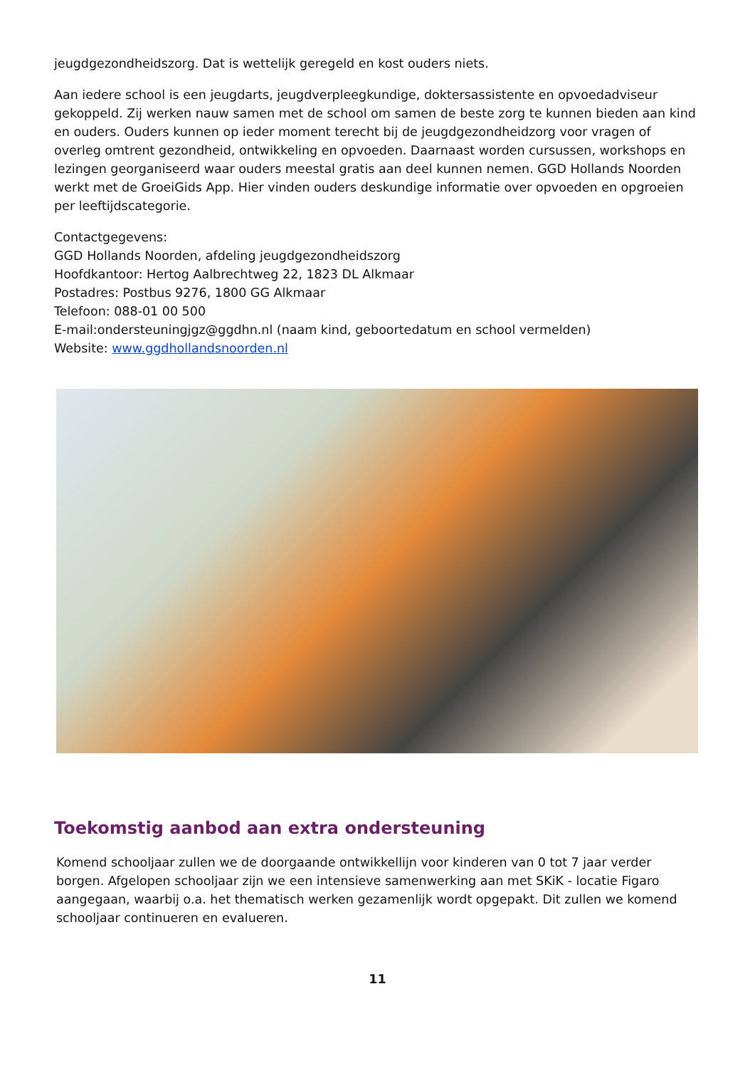jeugdgezondheidszorg. Dat is wettelijk geregeld en kost ouders niets.
Aan iedere school is een jeugdarts, jeugdverpleegkundige, doktersassistente en opvoedadviseur gekoppeld. Zij werken nauw samen met de school om samen de beste zorg te kunnen bieden aan kind en ouders. Ouders kunnen op ieder moment terecht bij de jeugdgezondheidzorg voor vragen of overleg omtrent gezondheid, ontwikkeling en opvoeden. Daarnaast worden cursussen, workshops en lezingen georganiseerd waar ouders meestal gratis aan deel kunnen nemen. GGD Hollands Noorden werkt met de GroeiGids App. Hier vinden ouders deskundige informatie over opvoeden en opgroeien per leeftijdscategorie.
Contactgegevens:
GGD Hollands Noorden, afdeling jeugdgezondheidszorg
Hoofdkantoor: Hertog Aalbrechtweg 22, 1823 DL Alkmaar
Postadres: Postbus 9276, 1800 GG Alkmaar
Telefoon: 088-01 00 500
E-mail:ondersteuningjgz@ggdhn.nl (naam kind, geboortedatum en school vermelden)
Website: www.ggdhollandsnoorden.nl
Toekomstig aanbod aan extra ondersteuning
Komend schooljaar zullen we de doorgaande ontwikkellijn voor kinderen van 0 tot 7 jaar verder borgen. Afgelopen schooljaar zijn we een intensieve samenwerking aan met SKiK - locatie Figaro aangegaan, waarbij o.a. het thematisch werken gezamenlijk wordt opgepakt. Dit zullen we komend schooljaar continueren en evalueren.
11